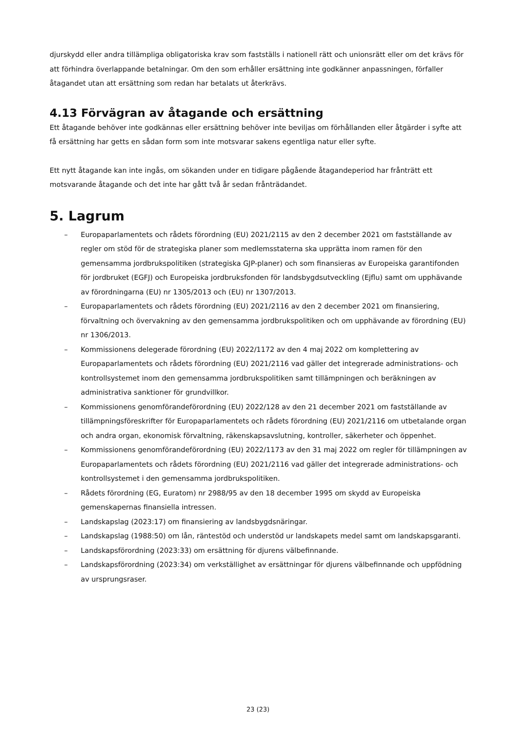djurskydd eller andra tillämpliga obligatoriska krav som fastställs i nationell rätt och unionsrätt eller om det krävs för att förhindra överlappande betalningar. Om den som erhåller ersättning inte godkänner anpassningen, förfaller åtagandet utan att ersättning som redan har betalats ut återkrävs.
4.13 Förvägran av åtagande och ersättning
Ett åtagande behöver inte godkännas eller ersättning behöver inte beviljas om förhållanden eller åtgärder i syfte att få ersättning har getts en sådan form som inte motsvarar sakens egentliga natur eller syfte.
Ett nytt åtagande kan inte ingås, om sökanden under en tidigare pågående åtagandeperiod har frånträtt ett motsvarande åtagande och det inte har gått två år sedan frånträdandet.
5. Lagrum
– Europaparlamentets och rådets förordning (EU) 2021/2115 av den 2 december 2021 om fastställande av regler om stöd för de strategiska planer som medlemsstaterna ska upprätta inom ramen för den gemensamma jordbrukspolitiken (strategiska GJP-planer) och som finansieras av Europeiska garantifonden för jordbruket (EGFJ) och Europeiska jordbruksfonden för landsbygdsutveckling (Ejflu) samt om upphävande av förordningarna (EU) nr 1305/2013 och (EU) nr 1307/2013.
– Europaparlamentets och rådets förordning (EU) 2021/2116 av den 2 december 2021 om finansiering, förvaltning och övervakning av den gemensamma jordbrukspolitiken och om upphävande av förordning (EU) nr 1306/2013.
– Kommissionens delegerade förordning (EU) 2022/1172 av den 4 maj 2022 om komplettering av Europaparlamentets och rådets förordning (EU) 2021/2116 vad gäller det integrerade administrations- och kontrollsystemet inom den gemensamma jordbrukspolitiken samt tillämpningen och beräkningen av administrativa sanktioner för grundvillkor.
– Kommissionens genomförandeförordning (EU) 2022/128 av den 21 december 2021 om fastställande av tillämpningsföreskrifter för Europaparlamentets och rådets förordning (EU) 2021/2116 om utbetalande organ och andra organ, ekonomisk förvaltning, räkenskapsavslutning, kontroller, säkerheter och öppenhet.
– Kommissionens genomförandeförordning (EU) 2022/1173 av den 31 maj 2022 om regler för tillämpningen av Europaparlamentets och rådets förordning (EU) 2021/2116 vad gäller det integrerade administrations- och kontrollsystemet i den gemensamma jordbrukspolitiken.
– Rådets förordning (EG, Euratom) nr 2988/95 av den 18 december 1995 om skydd av Europeiska gemenskapernas finansiella intressen.
– Landskapslag (2023:17) om finansiering av landsbygdsnäringar.
– Landskapslag (1988:50) om lån, räntestöd och understöd ur landskapets medel samt om landskapsgaranti.
– Landskapsförordning (2023:33) om ersättning för djurens välbefinnande.
– Landskapsförordning (2023:34) om verkställighet av ersättningar för djurens välbefinnande och uppfödning av ursprungsraser.
23 (23)